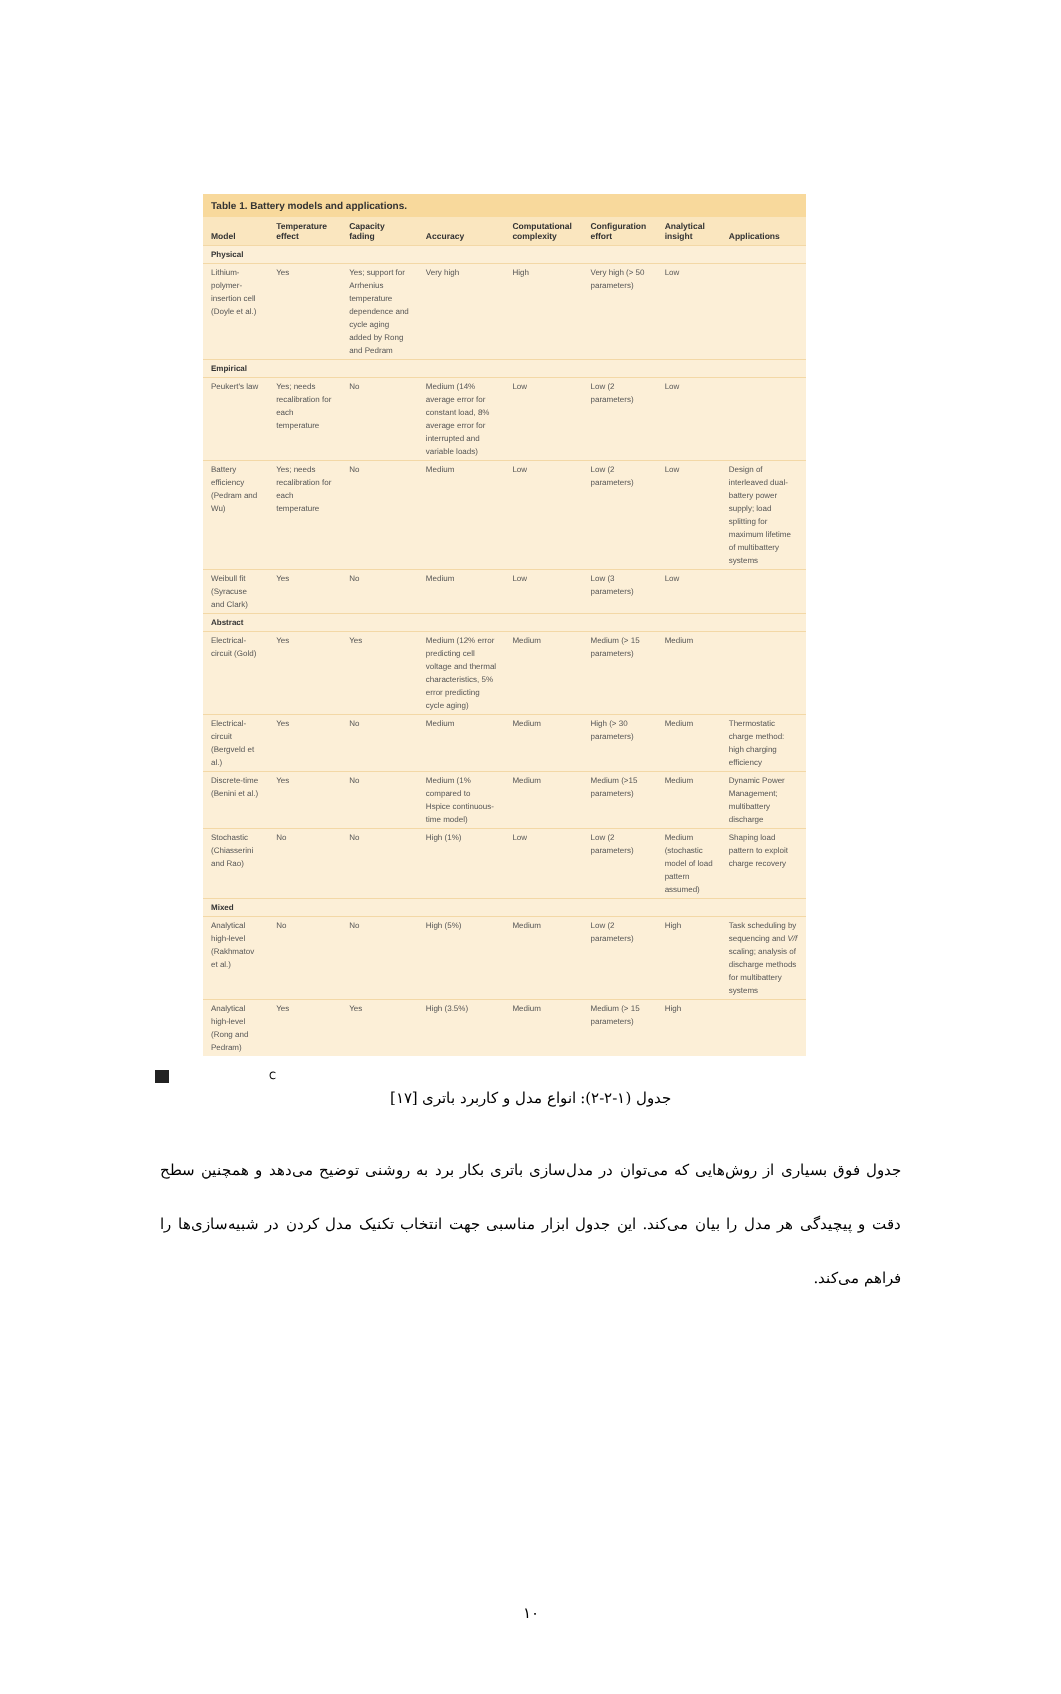Table 1. Battery models and applications.
| Model | Temperature effect | Capacity fading | Accuracy | Computational complexity | Configuration effort | Analytical insight | Applications |
| --- | --- | --- | --- | --- | --- | --- | --- |
| Physical | | | | | | | |
| Lithium-polymer-insertion cell (Doyle et al.) | Yes | Yes; support for Arrhenius temperature dependence and cycle aging added by Rong and Pedram | Very high | High | Very high (> 50 parameters) | Low | |
| Empirical | | | | | | | |
| Peukert's law | Yes; needs recalibration for each temperature | No | Medium (14% average error for constant load, 8% average error for interrupted and variable loads) | Low | Low (2 parameters) | Low | |
| Battery efficiency (Pedram and Wu) | Yes; needs recalibration for each temperature | No | Medium | Low | Low (2 parameters) | Low | Design of interleaved dual-battery power supply; load splitting for maximum lifetime of multibattery systems |
| Weibull fit (Syracuse and Clark) | Yes | No | Medium | Low | Low (3 parameters) | Low | |
| Abstract | | | | | | | |
| Electrical-circuit (Gold) | Yes | Yes | Medium (12% error predicting cell voltage and thermal characteristics, 5% error predicting cycle aging) | Medium | Medium (> 15 parameters) | Medium | |
| Electrical-circuit (Bergveld et al.) | Yes | No | Medium | Medium | High (> 30 parameters) | Medium | Thermostatic charge method: high charging efficiency |
| Discrete-time (Benini et al.) | Yes | No | Medium (1% compared to Hspice continuous-time model) | Medium | Medium (>15 parameters) | Medium | Dynamic Power Management; multibattery discharge |
| Stochastic (Chiasserini and Rao) | No | No | High (1%) | Low | Low (2 parameters) | Medium (stochastic model of load pattern assumed) | Shaping load pattern to exploit charge recovery |
| Mixed | | | | | | | |
| Analytical high-level (Rakhmatov et al.) | No | No | High (5%) | Medium | Low (2 parameters) | High | Task scheduling by sequencing and V/f scaling; analysis of discharge methods for multibattery systems |
| Analytical high-level (Rong and Pedram) | Yes | Yes | High (3.5%) | Medium | Medium (> 15 parameters) | High | |
C
جدول (۱-۲-۲): انواع مدل و کاربرد باتری [۱۷]
جدول فوق بسیاری از روش‌هایی که می‌توان در مدل‌سازی باتری بکار برد به روشنی توضیح می‌دهد و همچنین سطح دقت و پیچیدگی هر مدل را بیان می‌کند. این جدول ابزار مناسبی جهت انتخاب تکنیک مدل کردن در شبیه‌سازی‌ها را فراهم می‌کند.
۱۰